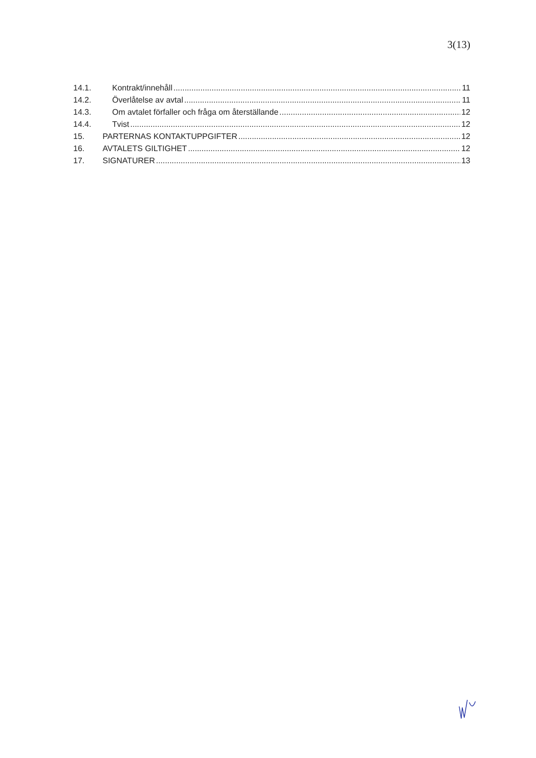3(13)
14.1. Kontrakt/innehåll 11
14.2. Överlåtelse av avtal 11
14.3. Om avtalet förfaller och fråga om återställande 12
14.4. Tvist 12
15. PARTERNAS KONTAKTUPPGIFTER 12
16. AVTALETS GILTIGHET 12
17. SIGNATURER 13